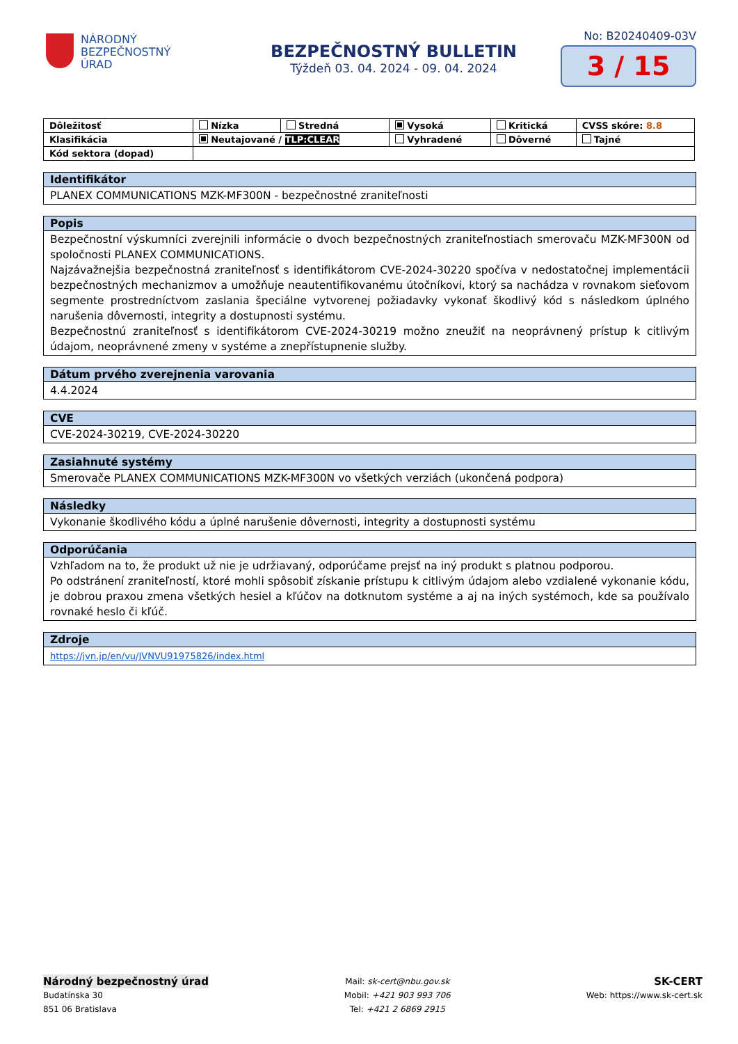NÁRODNÝ
BEZPEČNOSTNÝ
ÚRAD
BEZPEČNOSTNÝ BULLETIN
Týždeň 03. 04. 2024 - 09. 04. 2024
No: B20240409-03V
3 / 15
| Dôležitosť | Nízka | Stredná | Vysoká | Kritická | CVSS skóre: 8.8 |
| Klasifikácia | Neutajované / TLP:CLEAR | | Vyhradené | Dôverné | Tajné |
| Kód sektora (dopad) | | | | | |
Identifikátor
PLANEX COMMUNICATIONS MZK-MF300N - bezpečnostné zraniteľnosti
Popis
Bezpečnostní výskumníci zverejnili informácie o dvoch bezpečnostných zraniteľnostiach smerovaču MZK-MF300N od spoločnosti PLANEX COMMUNICATIONS.
Najzávažnejšia bezpečnostná zraniteľnosť s identifikátorom CVE-2024-30220 spočíva v nedostatočnej implementácii bezpečnostných mechanizmov a umožňuje neautentifikovanému útočníkovi, ktorý sa nachádza v rovnakom sieťovom segmente prostredníctvom zaslania špeciálne vytvorenej požiadavky vykonať škodlivý kód s následkom úplného narušenia dôvernosti, integrity a dostupnosti systému.
Bezpečnostnú zraniteľnosť s identifikátorom CVE-2024-30219 možno zneužiť na neoprávnený prístup k citlivým údajom, neoprávnené zmeny v systéme a znepřístupnenie služby.
Dátum prvého zverejnenia varovania
4.4.2024
CVE
CVE-2024-30219, CVE-2024-30220
Zasiahnuté systémy
Smerovače PLANEX COMMUNICATIONS MZK-MF300N vo všetkých verziách (ukončená podpora)
Následky
Vykonanie škodlivého kódu a úplné narušenie dôvernosti, integrity a dostupnosti systému
Odporúčania
Vzhľadom na to, že produkt už nie je udržiavaný, odporúčame prejsť na iný produkt s platnou podporou.
Po odstránení zraniteľností, ktoré mohli spôsobiť získanie prístupu k citlivým údajom alebo vzdialené vykonanie kódu, je dobrou praxou zmena všetkých hesiel a kľúčov na dotknutom systéme a aj na iných systémoch, kde sa používalo rovnaké heslo či kľúč.
Zdroje
https://jvn.jp/en/vu/JVNVU91975826/index.html
Národný bezpečnostný úrad
Budatínska 30
851 06 Bratislava
Mail: sk-cert@nbu.gov.sk
Mobil: +421 903 993 706
Tel: +421 2 6869 2915
SK-CERT
Web: https://www.sk-cert.sk